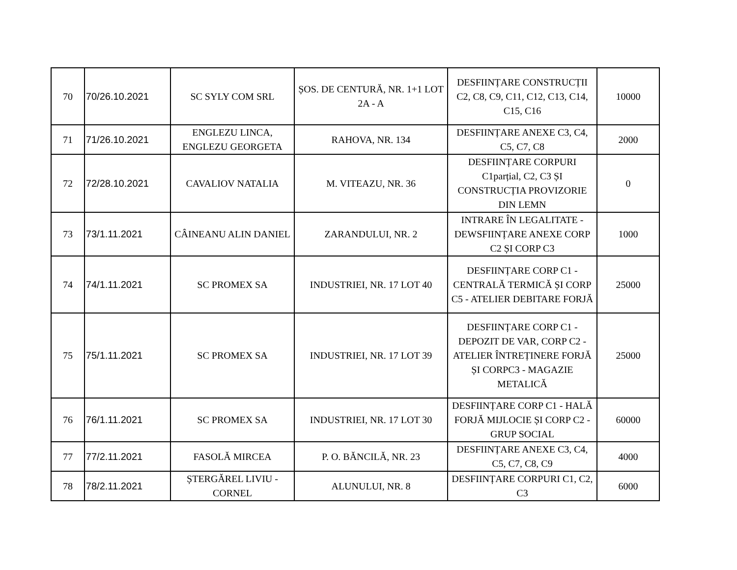| 70 | 70/26.10.2021 | SC SYLY COM SRL | ȘOS. DE CENTURĂ, NR. 1+1 LOT 2A - A | DESFIINȚARE CONSTRUCȚII C2, C8, C9, C11, C12, C13, C14, C15, C16 | 10000 |
| 71 | 71/26.10.2021 | ENGLEZU LINCA, ENGLEZU GEORGETA | RAHOVA, NR. 134 | DESFIINȚARE ANEXE C3, C4, C5, C7, C8 | 2000 |
| 72 | 72/28.10.2021 | CAVALIOV NATALIA | M. VITEAZU, NR. 36 | DESFIINȚARE CORPURI C1parțial, C2, C3 ȘI CONSTRUCȚIA PROVIZORIE DIN LEMN | 0 |
| 73 | 73/1.11.2021 | CÂINEANU ALIN DANIEL | ZARANDULUI, NR. 2 | INTRARE ÎN LEGALITATE - DEWSFIINȚARE ANEXE CORP C2 ȘI CORP C3 | 1000 |
| 74 | 74/1.11.2021 | SC PROMEX SA | INDUSTRIEI, NR. 17 LOT 40 | DESFIINȚARE CORP C1 - CENTRALĂ TERMICĂ ȘI CORP C5 - ATELIER DEBITARE FORJĂ | 25000 |
| 75 | 75/1.11.2021 | SC PROMEX SA | INDUSTRIEI, NR. 17 LOT 39 | DESFIINȚARE CORP C1 - DEPOZIT DE VAR, CORP C2 - ATELIER ÎNTREȚINERE FORJĂ ȘI CORPC3 - MAGAZIE METALICĂ | 25000 |
| 76 | 76/1.11.2021 | SC PROMEX SA | INDUSTRIEI, NR. 17 LOT 30 | DESFIINȚARE CORP C1 - HALĂ FORJĂ MIJLOCIE ȘI CORP C2 - GRUP SOCIAL | 60000 |
| 77 | 77/2.11.2021 | FASOLĂ MIRCEA | P. O. BĂNCILĂ, NR. 23 | DESFIINȚARE ANEXE C3, C4, C5, C7, C8, C9 | 4000 |
| 78 | 78/2.11.2021 | ȘTERGĂREL LIVIU - CORNEL | ALUNULUI, NR. 8 | DESFIINȚARE CORPURI C1, C2, C3 | 6000 |